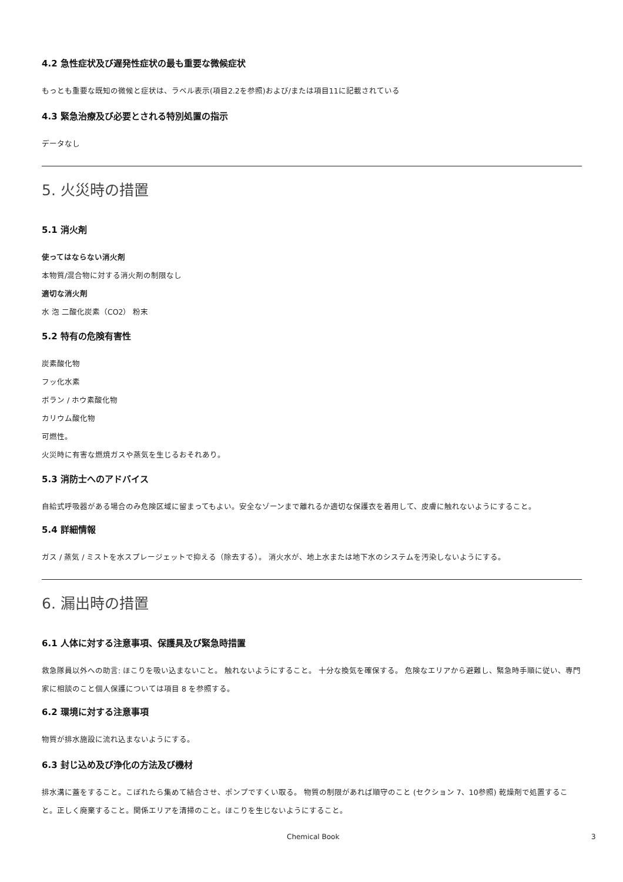4.2 急性症状及び遅発性症状の最も重要な微候症状
もっとも重要な既知の微候と症状は、ラベル表示(項目2.2を参照)および/または項目11に記載されている
4.3 緊急治療及び必要とされる特別処置の指示
データなし
5. 火災時の措置
5.1 消火剤
使ってはならない消火剤
本物質/混合物に対する消火剤の制限なし
適切な消火剤
水 泡 二酸化炭素（CO2） 粉末
5.2 特有の危険有害性
炭素酸化物
フッ化水素
ボラン / ホウ素酸化物
カリウム酸化物
可燃性。
火災時に有害な燃焼ガスや蒸気を生じるおそれあり。
5.3 消防士へのアドバイス
自給式呼吸器がある場合のみ危険区域に留まってもよい。安全なゾーンまで離れるか適切な保護衣を着用して、皮膚に触れないようにすること。
5.4 詳細情報
ガス / 蒸気 / ミストを水スプレージェットで抑える（除去する）。 消火水が、地上水または地下水のシステムを汚染しないようにする。
6. 漏出時の措置
6.1 人体に対する注意事項、保護具及び緊急時措置
救急隊員以外への助言: ほこりを吸い込まないこと。 触れないようにすること。 十分な換気を確保する。 危険なエリアから避難し、緊急時手順に従い、専門家に相談のこと個人保護については項目 8 を参照する。
6.2 環境に対する注意事項
物質が排水施設に流れ込まないようにする。
6.3 封じ込め及び浄化の方法及び機材
排水溝に蓋をすること。こぼれたら集めて結合させ、ポンプですくい取る。 物質の制限があれば順守のこと (セクション 7、10参照) 乾燥剤で処置すること。正しく廃棄すること。関係エリアを清掃のこと。ほこりを生じないようにすること。
Chemical Book 3